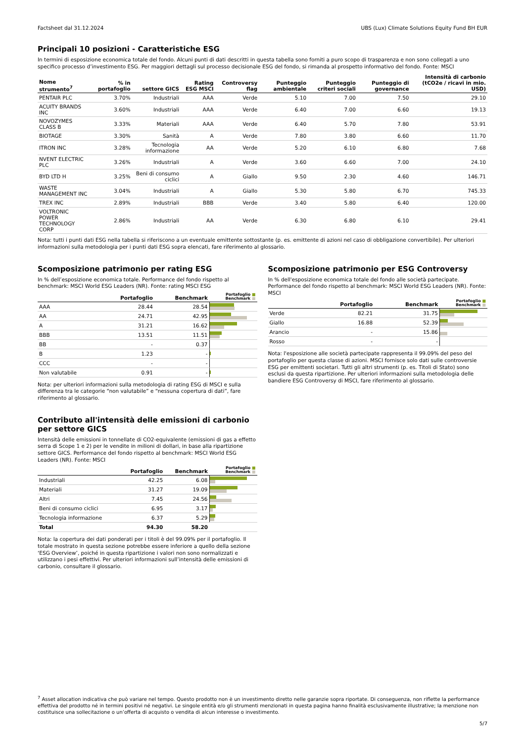Factsheet dal 31.12.2024 UBS (Lux) Climate Solutions Equity Fund BH EUR
Principali 10 posizioni - Caratteristiche ESG
In termini di esposizione economica totale del fondo. Alcuni punti di dati descritti in questa tabella sono forniti a puro scopo di trasparenza e non sono collegati a uno specifico processo d’investimento ESG. Per maggiori dettagli sul processo decisionale ESG del fondo, si rimanda al prospetto informativo del fondo. Fonte: MSCI
| Nome strumento<sup>7</sup> | % in portafoglio | settore GICS | Rating ESG MSCI | Controversy flag | Punteggio ambientale | Punteggio criteri sociali | Punteggio di governance | Intensità di carbonio (tCO2e / ricavi in mio. USD) |
| --- | --- | --- | --- | --- | --- | --- | --- | --- |
| PENTAIR PLC | 3.70% | Industriali | AAA | Verde | 5.10 | 7.00 | 7.50 | 29.10 |
| ACUITY BRANDS INC | 3.60% | Industriali | AAA | Verde | 6.40 | 7.00 | 6.60 | 19.13 |
| NOVOZYMES CLASS B | 3.33% | Materiali | AAA | Verde | 6.40 | 5.70 | 7.80 | 53.91 |
| BIOTAGE | 3.30% | Sanità | A | Verde | 7.80 | 3.80 | 6.60 | 11.70 |
| ITRON INC | 3.28% | Tecnologia informazione | AA | Verde | 5.20 | 6.10 | 6.80 | 7.68 |
| NVENT ELECTRIC PLC | 3.26% | Industriali | A | Verde | 3.60 | 6.60 | 7.00 | 24.10 |
| BYD LTD H | 3.25% | Beni di consumo ciclici | A | Giallo | 9.50 | 2.30 | 4.60 | 146.71 |
| WASTE MANAGEMENT INC | 3.04% | Industriali | A | Giallo | 5.30 | 5.80 | 6.70 | 745.33 |
| TREX INC | 2.89% | Industriali | BBB | Verde | 3.40 | 5.80 | 6.40 | 120.00 |
| VOLTRONIC POWER TECHNOLOGY CORP | 2.86% | Industriali | AA | Verde | 6.30 | 6.80 | 6.10 | 29.41 |
Nota: tutti i punti dati ESG nella tabella si riferiscono a un eventuale emittente sottostante (p. es. emittente di azioni nel caso di obbligazione convertibile). Per ulteriori informazioni sulla metodologia per i punti dati ESG sopra elencati, fare riferimento al glossario.
Scomposizione patrimonio per rating ESG
In % dell’esposizione economica totale. Performance del fondo rispetto al benchmark: MSCI World ESG Leaders (NR). Fonte: rating MSCI ESG
| | Portafoglio | Benchmark | Portafoglio ■ Benchmark ■ |
| --- | --- | --- | --- |
| AAA | 28.44 | 28.54 | |
| AA | 24.71 | 42.95 | |
| A | 31.21 | 16.62 | |
| BBB | 13.51 | 11.51 | |
| BB | - | 0.37 | |
| B | 1.23 | - | |
| CCC | - | - | |
| Non valutabile | 0.91 | - | |
Nota: per ulteriori informazioni sulla metodologia di rating ESG di MSCI e sulla differenza tra le categorie “non valutabile” e “nessuna copertura di dati”, fare riferimento al glossario.
Contributo all'intensità delle emissioni di carbonio per settore GICS
Intensità delle emissioni in tonnellate di CO2-equivalente (emissioni di gas a effetto serra di Scope 1 e 2) per le vendite in milioni di dollari, in base alla ripartizione settore GICS. Performance del fondo rispetto al benchmark: MSCI World ESG Leaders (NR). Fonte: MSCI
| | Portafoglio | Benchmark | Portafoglio ■ Benchmark ■ |
| --- | --- | --- | --- |
| Industriali | 42.25 | 6.08 | |
| Materiali | 31.27 | 19.09 | |
| Altri | 7.45 | 24.56 | |
| Beni di consumo ciclici | 6.95 | 3.17 | |
| Tecnologia informazione | 6.37 | 5.29 | |
| Total | 94.30 | 58.20 | |
Nota: la copertura dei dati ponderati per i titoli è del 99.09% per il portafoglio. Il totale mostrato in questa sezione potrebbe essere inferiore a quello della sezione ‘ESG Overview’, poiché in questa ripartizione i valori non sono normalizzati e utilizzano i pesi effettivi. Per ulteriori informazioni sull’intensità delle emissioni di carbonio, consultare il glossario.
Scomposizione patrimonio per ESG Controversy
In % dell'esposizione economica totale del fondo alle società partecipate. Performance del fondo rispetto al benchmark: MSCI World ESG Leaders (NR). Fonte: MSCI
| | Portafoglio | Benchmark | Portafoglio ■ Benchmark ■ |
| --- | --- | --- | --- |
| Verde | 82.21 | 31.75 | |
| Giallo | 16.88 | 52.39 | |
| Arancio | - | 15.86 | |
| Rosso | - | - | |
Nota: l'esposizione alle società partecipate rappresenta il 99.09% del peso del portafoglio per questa classe di azioni. MSCI fornisce solo dati sulle controversie ESG per emittenti societari. Tutti gli altri strumenti (p. es. Titoli di Stato) sono esclusi da questa ripartizione. Per ulteriori informazioni sulla metodologia delle bandiere ESG Controversy di MSCI, fare riferimento al glossario.
<sup>7</sup> Asset allocation indicativa che può variare nel tempo. Questo prodotto non è un investimento diretto nelle garanzie sopra riportate. Di conseguenza, non riflette la performance effettiva del prodotto né in termini positivi né negativi. Le singole entità e/o gli strumenti menzionati in questa pagina hanno finalità esclusivamente illustrative; la menzione non costituisce una sollecitazione o un’offerta di acquisto o vendita di alcun interesse o investimento.
5/7